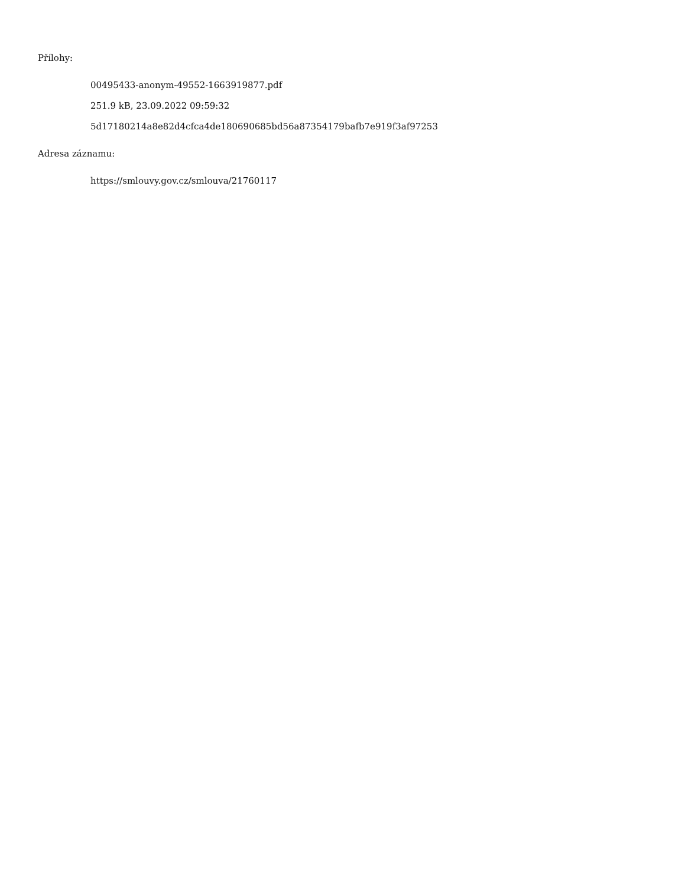Přílohy:
00495433-anonym-49552-1663919877.pdf
251.9 kB, 23.09.2022 09:59:32
5d17180214a8e82d4cfca4de180690685bd56a87354179bafb7e919f3af97253
Adresa záznamu:
https://smlouvy.gov.cz/smlouva/21760117